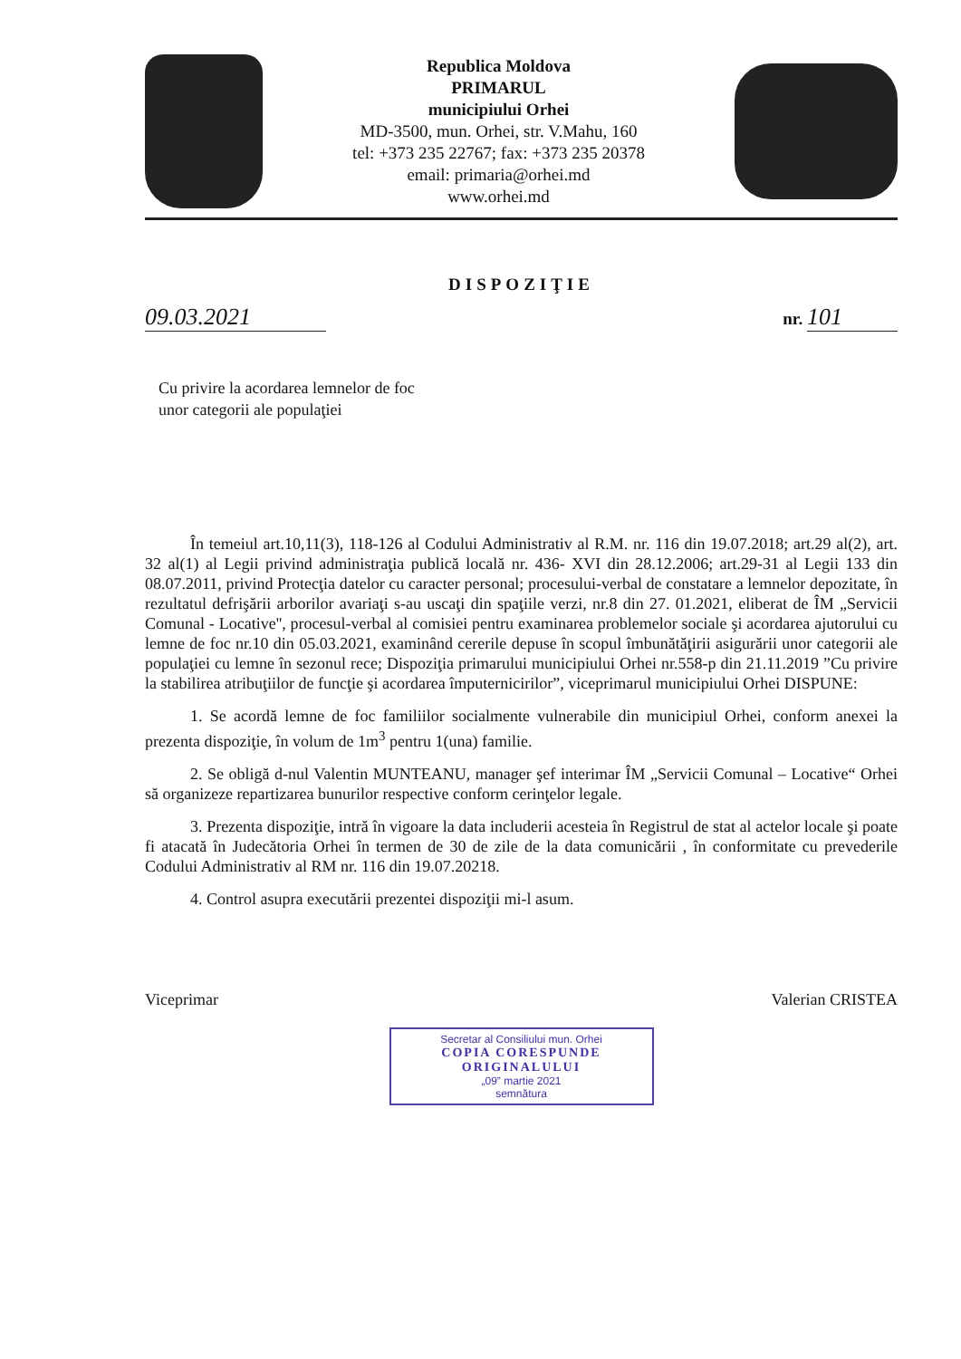Republica Moldova
PRIMARUL
municipiului Orhei
MD-3500, mun. Orhei, str. V.Mahu, 160
tel: +373 235 22767; fax: +373 235 20378
email: primaria@orhei.md
www.orhei.md
DISPOZIŢIE
09.03.2021
nr. 101
Cu privire la acordarea lemnelor de foc
unor categorii ale populaţiei
În temeiul art.10,11(3), 118-126 al Codului Administrativ al R.M. nr. 116 din 19.07.2018; art.29 al(2), art. 32 al(1) al Legii privind administraţia publică locală nr. 436- XVI din 28.12.2006; art.29-31 al Legii 133 din 08.07.2011, privind Protecţia datelor cu caracter personal; procesului-verbal de constatare a lemnelor depozitate, în rezultatul defrişării arborilor avariaţi s-au uscaţi din spaţiile verzi, nr.8 din 27. 01.2021, eliberat de ÎM „Servicii Comunal - Locative'', procesul-verbal al comisiei pentru examinarea problemelor sociale şi acordarea ajutorului cu lemne de foc nr.10 din 05.03.2021, examinând cererile depuse în scopul îmbunătăţirii asigurării unor categorii ale populaţiei cu lemne în sezonul rece; Dispoziţia primarului municipiului Orhei nr.558-p din 21.11.2019 ”Cu privire la stabilirea atribuţiilor de funcţie şi acordarea împuternicirilor”, viceprimarul municipiului Orhei DISPUNE:
1. Se acordă lemne de foc familiilor socialmente vulnerabile din municipiul Orhei, conform anexei la prezenta dispoziţie, în volum de 1m<sup>3</sup> pentru 1(una) familie.
2. Se obligă d-nul Valentin MUNTEANU, manager şef interimar ÎM „Servicii Comunal – Locative“ Orhei să organizeze repartizarea bunurilor respective conform cerinţelor legale.
3. Prezenta dispoziţie, intră în vigoare la data includerii acesteia în Registrul de stat al actelor locale şi poate fi atacată în Judecătoria Orhei în termen de 30 de zile de la data comunicării , în conformitate cu prevederile Codului Administrativ al RM nr. 116 din 19.07.20218.
4. Control asupra executării prezentei dispoziţii mi-l asum.
Viceprimar Valerian CRISTEA
Secretar al Consiliului mun. Orhei
COPIA CORESPUNDE
ORIGINALULUI
„09” martie 2021
semnătura